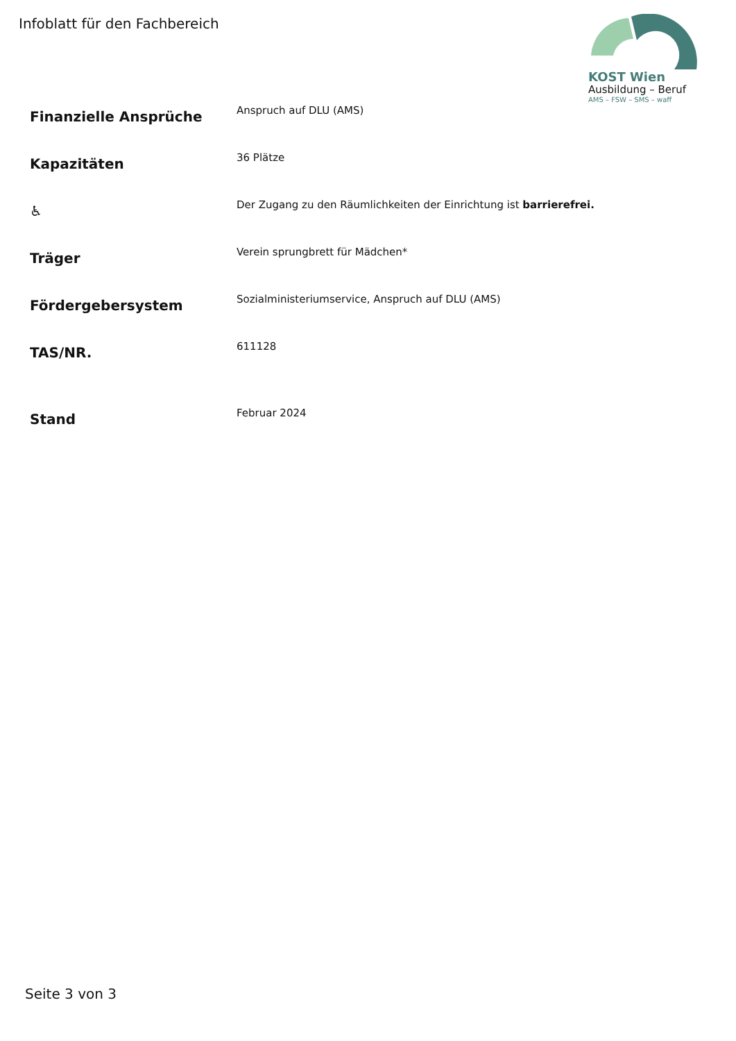Infoblatt für den Fachbereich
KOST Wien
Ausbildung – Beruf
AMS – FSW – SMS – waff
| Finanzielle Ansprüche | Anspruch auf DLU (AMS) |
| Kapazitäten | 36 Plätze |
| ♿ | Der Zugang zu den Räumlichkeiten der Einrichtung ist barrierefrei. |
| Träger | Verein sprungbrett für Mädchen* |
| Fördergebersystem | Sozialministeriumservice, Anspruch auf DLU (AMS) |
| TAS/NR. | 611128 |
| Stand | Februar 2024 |
Seite 3 von 3